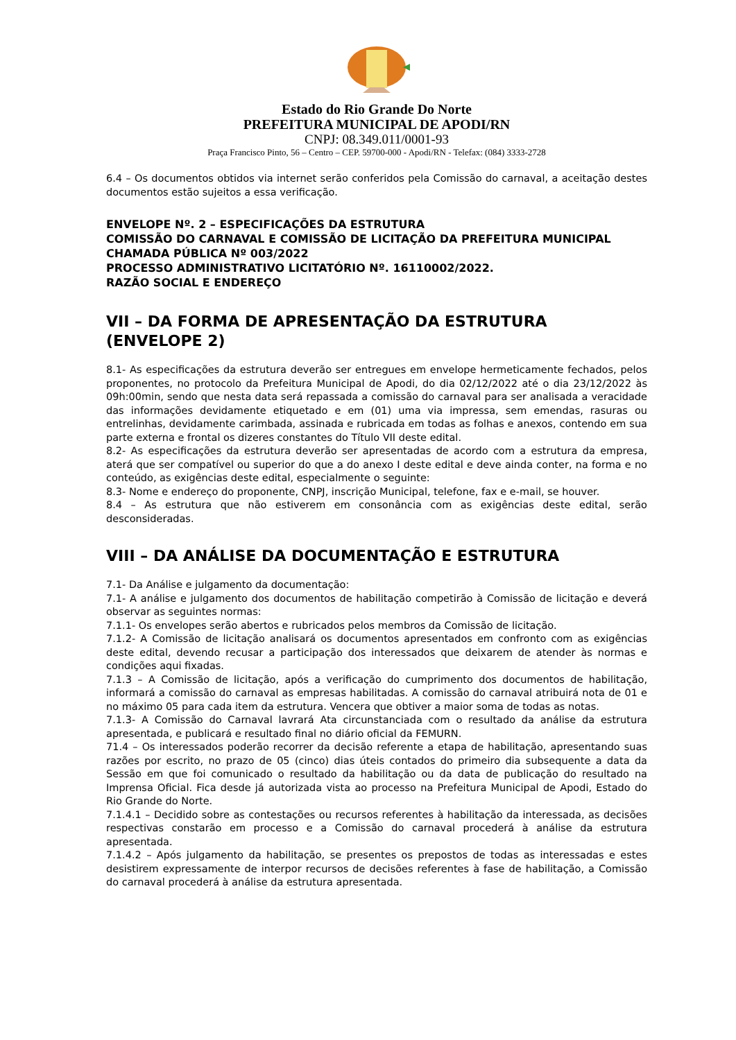Estado do Rio Grande Do Norte
PREFEITURA MUNICIPAL DE APODI/RN
CNPJ: 08.349.011/0001-93
Praça Francisco Pinto, 56 – Centro – CEP. 59700-000 - Apodi/RN - Telefax: (084) 3333-2728
6.4 – Os documentos obtidos via internet serão conferidos pela Comissão do carnaval, a aceitação destes documentos estão sujeitos a essa verificação.
ENVELOPE Nº. 2 – ESPECIFICAÇÕES DA ESTRUTURA
COMISSÃO DO CARNAVAL E COMISSÃO DE LICITAÇÃO DA PREFEITURA MUNICIPAL
CHAMADA PÚBLICA Nº 003/2022
PROCESSO ADMINISTRATIVO LICITATÓRIO Nº. 16110002/2022.
RAZÃO SOCIAL E ENDEREÇO
VII – DA FORMA DE APRESENTAÇÃO DA ESTRUTURA (ENVELOPE 2)
8.1- As especificações da estrutura deverão ser entregues em envelope hermeticamente fechados, pelos proponentes, no protocolo da Prefeitura Municipal de Apodi, do dia 02/12/2022 até o dia 23/12/2022 às 09h:00min, sendo que nesta data será repassada a comissão do carnaval para ser analisada a veracidade das informações devidamente etiquetado e em (01) uma via impressa, sem emendas, rasuras ou entrelinhas, devidamente carimbada, assinada e rubricada em todas as folhas e anexos, contendo em sua parte externa e frontal os dizeres constantes do Título VII deste edital.
8.2- As especificações da estrutura deverão ser apresentadas de acordo com a estrutura da empresa, aterá que ser compatível ou superior do que a do anexo I deste edital e deve ainda conter, na forma e no conteúdo, as exigências deste edital, especialmente o seguinte:
8.3- Nome e endereço do proponente, CNPJ, inscrição Municipal, telefone, fax e e-mail, se houver.
8.4 – As estrutura que não estiverem em consonância com as exigências deste edital, serão desconsideradas.
VIII – DA ANÁLISE DA DOCUMENTAÇÃO E ESTRUTURA
7.1- Da Análise e julgamento da documentação:
7.1- A análise e julgamento dos documentos de habilitação competirão à Comissão de licitação e deverá observar as seguintes normas:
7.1.1- Os envelopes serão abertos e rubricados pelos membros da Comissão de licitação.
7.1.2- A Comissão de licitação analisará os documentos apresentados em confronto com as exigências deste edital, devendo recusar a participação dos interessados que deixarem de atender às normas e condições aqui fixadas.
7.1.3 – A Comissão de licitação, após a verificação do cumprimento dos documentos de habilitação, informará a comissão do carnaval as empresas habilitadas. A comissão do carnaval atribuirá nota de 01 e no máximo 05 para cada item da estrutura. Vencera que obtiver a maior soma de todas as notas.
7.1.3- A Comissão do Carnaval lavrará Ata circunstanciada com o resultado da análise da estrutura apresentada, e publicará e resultado final no diário oficial da FEMURN.
71.4 – Os interessados poderão recorrer da decisão referente a etapa de habilitação, apresentando suas razões por escrito, no prazo de 05 (cinco) dias úteis contados do primeiro dia subsequente a data da Sessão em que foi comunicado o resultado da habilitação ou da data de publicação do resultado na Imprensa Oficial. Fica desde já autorizada vista ao processo na Prefeitura Municipal de Apodi, Estado do Rio Grande do Norte.
7.1.4.1 – Decidido sobre as contestações ou recursos referentes à habilitação da interessada, as decisões respectivas constarão em processo e a Comissão do carnaval procederá à análise da estrutura apresentada.
7.1.4.2 – Após julgamento da habilitação, se presentes os prepostos de todas as interessadas e estes desistirem expressamente de interpor recursos de decisões referentes à fase de habilitação, a Comissão do carnaval procederá à análise da estrutura apresentada.